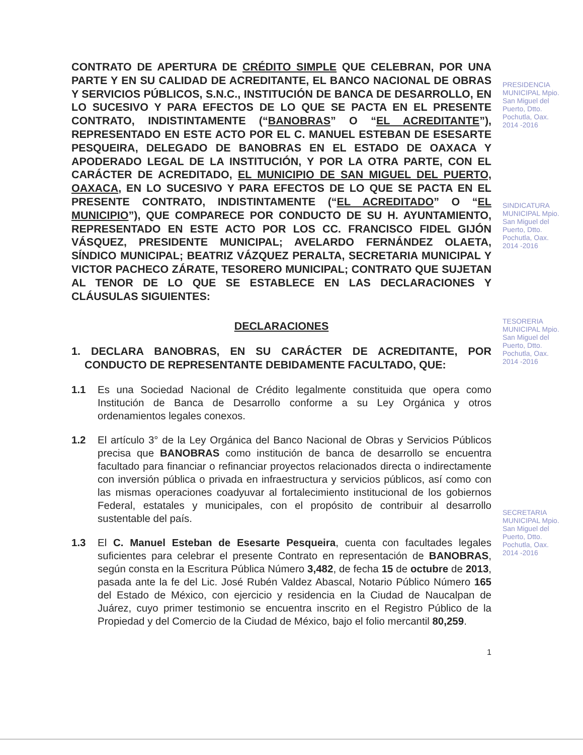CONTRATO DE APERTURA DE CRÉDITO SIMPLE QUE CELEBRAN, POR UNA PARTE Y EN SU CALIDAD DE ACREDITANTE, EL BANCO NACIONAL DE OBRAS Y SERVICIOS PÚBLICOS, S.N.C., INSTITUCIÓN DE BANCA DE DESARROLLO, EN LO SUCESIVO Y PARA EFECTOS DE LO QUE SE PACTA EN EL PRESENTE CONTRATO, INDISTINTAMENTE (“BANOBRAS” O “EL ACREDITANTE”), REPRESENTADO EN ESTE ACTO POR EL C. MANUEL ESTEBAN DE ESESARTE PESQUEIRA, DELEGADO DE BANOBRAS EN EL ESTADO DE OAXACA Y APODERADO LEGAL DE LA INSTITUCIÓN, Y POR LA OTRA PARTE, CON EL CARÁCTER DE ACREDITADO, EL MUNICIPIO DE SAN MIGUEL DEL PUERTO, OAXACA, EN LO SUCESIVO Y PARA EFECTOS DE LO QUE SE PACTA EN EL PRESENTE CONTRATO, INDISTINTAMENTE (“EL ACREDITADO” O “EL MUNICIPIO”), QUE COMPARECE POR CONDUCTO DE SU H. AYUNTAMIENTO, REPRESENTADO EN ESTE ACTO POR LOS CC. FRANCISCO FIDEL GIJÓN VÁSQUEZ, PRESIDENTE MUNICIPAL; AVELARDO FERNÁNDEZ OLAETA, SÍNDICO MUNICIPAL; BEATRIZ VÁZQUEZ PERALTA, SECRETARIA MUNICIPAL Y VICTOR PACHECO ZÁRATE, TESORERO MUNICIPAL; CONTRATO QUE SUJETAN AL TENOR DE LO QUE SE ESTABLECE EN LAS DECLARACIONES Y CLÁUSULAS SIGUIENTES:
DECLARACIONES
1. DECLARA BANOBRAS, EN SU CARÁCTER DE ACREDITANTE, POR CONDUCTO DE REPRESENTANTE DEBIDAMENTE FACULTADO, QUE:
1.1 Es una Sociedad Nacional de Crédito legalmente constituida que opera como Institución de Banca de Desarrollo conforme a su Ley Orgánica y otros ordenamientos legales conexos.
1.2 El artículo 3° de la Ley Orgánica del Banco Nacional de Obras y Servicios Públicos precisa que BANOBRAS como institución de banca de desarrollo se encuentra facultado para financiar o refinanciar proyectos relacionados directa o indirectamente con inversión pública o privada en infraestructura y servicios públicos, así como con las mismas operaciones coadyuvar al fortalecimiento institucional de los gobiernos Federal, estatales y municipales, con el propósito de contribuir al desarrollo sustentable del país.
1.3 El C. Manuel Esteban de Esesarte Pesqueira, cuenta con facultades legales suficientes para celebrar el presente Contrato en representación de BANOBRAS, según consta en la Escritura Pública Número 3,482, de fecha 15 de octubre de 2013, pasada ante la fe del Lic. José Rubén Valdez Abascal, Notario Público Número 165 del Estado de México, con ejercicio y residencia en la Ciudad de Naucalpan de Juárez, cuyo primer testimonio se encuentra inscrito en el Registro Público de la Propiedad y del Comercio de la Ciudad de México, bajo el folio mercantil 80,259.
1
PRESIDENCIA MUNICIPAL Mpio. San Miguel del Puerto, Dtto. Pochutla, Oax. 2014 -2016
SINDICATURA MUNICIPAL Mpio. San Miguel del Puerto, Dtto. Pochutla, Oax. 2014 -2016
TESORERIA MUNICIPAL Mpio. San Miguel del Puerto, Dtto. Pochutla, Oax. 2014 -2016
SECRETARIA MUNICIPAL Mpio. San Miguel del Puerto, Dtto. Pochutla, Oax. 2014 -2016